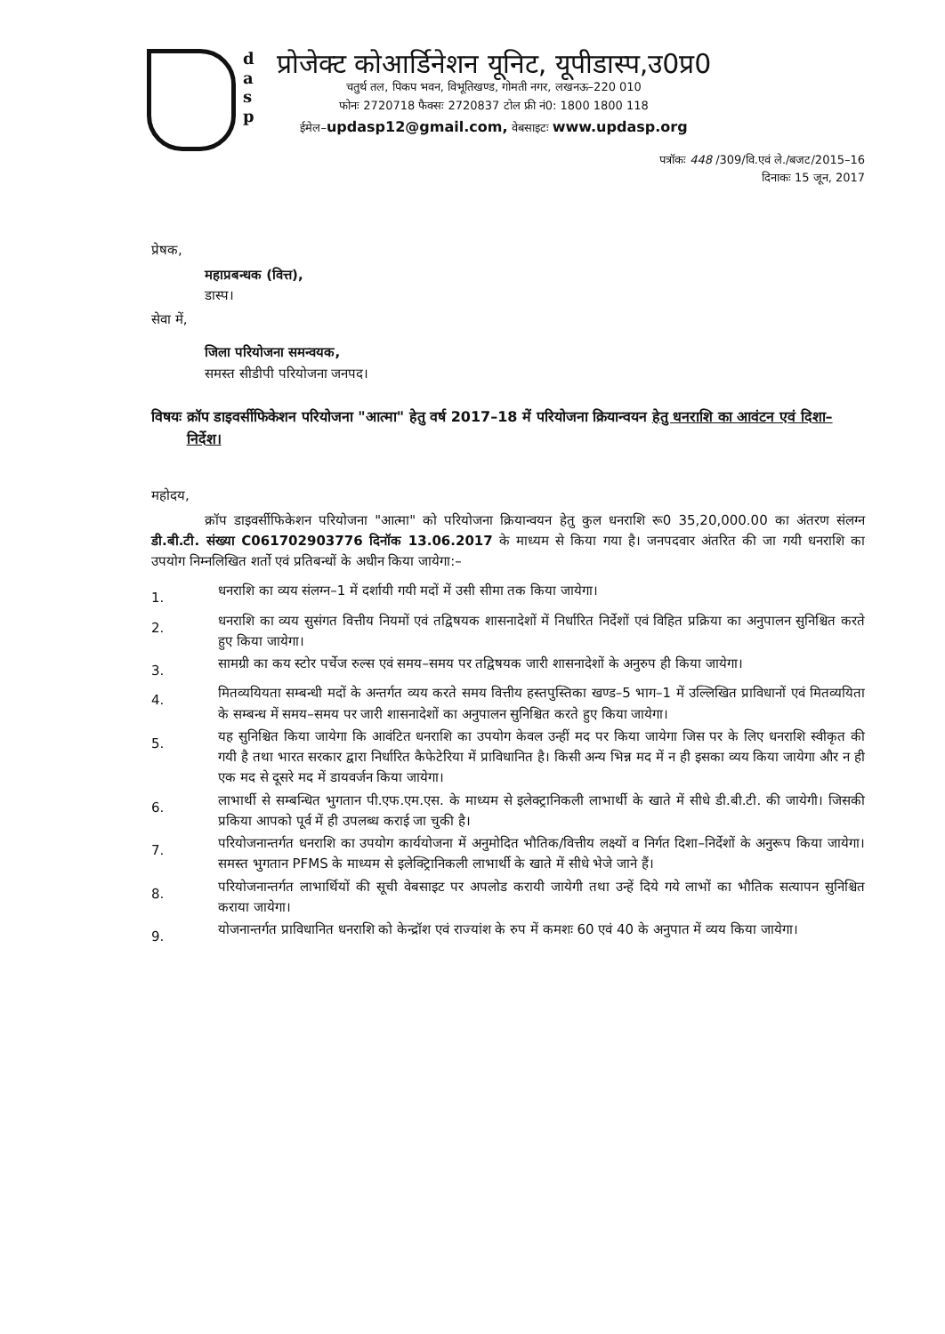d
a
s
p
प्रोजेक्ट कोआर्डिनेशन यूनिट, यूपीडास्प,उ0प्र0
चतुर्थ तल, पिकप भवन, विभूतिखण्ड, गोमती नगर, लखनऊ–220 010
फोनः 2720718 फैक्सः 2720837 टोल फ्री नं0: 1800 1800 118
ईमेल–updasp12@gmail.com, वेबसाइटः www.updasp.org
पत्रॉकः 448 /309/वि.एवं ले./बजट/2015–16
दिनाकः 15 जून, 2017
प्रेषक,
महाप्रबन्धक (वित्त),
डास्प।
सेवा में,
जिला परियोजना समन्वयक,
समस्त सीडीपी परियोजना जनपद।
विषयः क्रॉप डाइवर्सीफिकेशन परियोजना "आत्मा" हेतु वर्ष 2017–18 में परियोजना क्रियान्वयन हेतु धनराशि का आवंटन एवं दिशा–निर्देश।
महोदय,
क्रॉप डाइवर्सीफिकेशन परियोजना "आत्मा" को परियोजना क्रियान्वयन हेतु कुल धनराशि रू0 35,20,000.00 का अंतरण संलग्न डी.बी.टी. संख्या C061702903776 दिनॉक 13.06.2017 के माध्यम से किया गया है। जनपदवार अंतरित की जा गयी धनराशि का उपयोग निम्नलिखित शर्तो एवं प्रतिबन्धों के अधीन किया जायेगा:–
1. धनराशि का व्यय संलग्न–1 में दर्शायी गयी मदों में उसी सीमा तक किया जायेगा।
2. धनराशि का व्यय सुसंगत वित्तीय नियमों एवं तद्विषयक शासनादेशों में निर्धारित निर्देशों एवं विहित प्रक्रिया का अनुपालन सुनिश्चित करते हुए किया जायेगा।
3. सामग्री का कय स्टोर पर्चेज रुल्स एवं समय–समय पर तद्विषयक जारी शासनादेशों के अनुरुप ही किया जायेगा।
4. मितव्ययियता सम्बन्धी मदों के अन्तर्गत व्यय करते समय वित्तीय हस्तपुस्तिका खण्ड–5 भाग–1 में उल्लिखित प्राविधानों एवं मितव्ययिता के सम्बन्ध में समय–समय पर जारी शासनादेशों का अनुपालन सुनिश्चित करते हुए किया जायेगा।
5. यह सुनिश्चित किया जायेगा कि आवंटित धनराशि का उपयोग केवल उन्हीं मद पर किया जायेगा जिस पर के लिए धनराशि स्वीकृत की गयी है तथा भारत सरकार द्वारा निर्धारित कैफेटेरिया में प्राविधानित है। किसी अन्य भिन्न मद में न ही इसका व्यय किया जायेगा और न ही एक मद से दूसरे मद में डायवर्जन किया जायेगा।
6. लाभार्थी से सम्बन्धित भुगतान पी.एफ.एम.एस. के माध्यम से इलेक्ट्रानिकली लाभार्थी के खाते में सीधे डी.बी.टी. की जायेगी। जिसकी प्रकिया आपको पूर्व में ही उपलब्ध कराई जा चुकी है।
7. परियोजनान्तर्गत धनराशि का उपयोग कार्ययोजना में अनुमोदित भौतिक/वित्तीय लक्ष्यों व निर्गत दिशा–निर्देशों के अनुरूप किया जायेगा। समस्त भुगतान PFMS के माध्यम से इलेक्ट्रिानिकली लाभार्थी के खाते में सीधे भेजे जाने हैं।
8. परियोजनान्तर्गत लाभार्थियों की सूची वेबसाइट पर अपलोड करायी जायेगी तथा उन्हें दिये गये लाभों का भौतिक सत्यापन सुनिश्चित कराया जायेगा।
9. योजनान्तर्गत प्राविधानित धनराशि को केन्द्रॉश एवं राज्यांश के रुप में कमशः 60 एवं 40 के अनुपात में व्यय किया जायेगा।